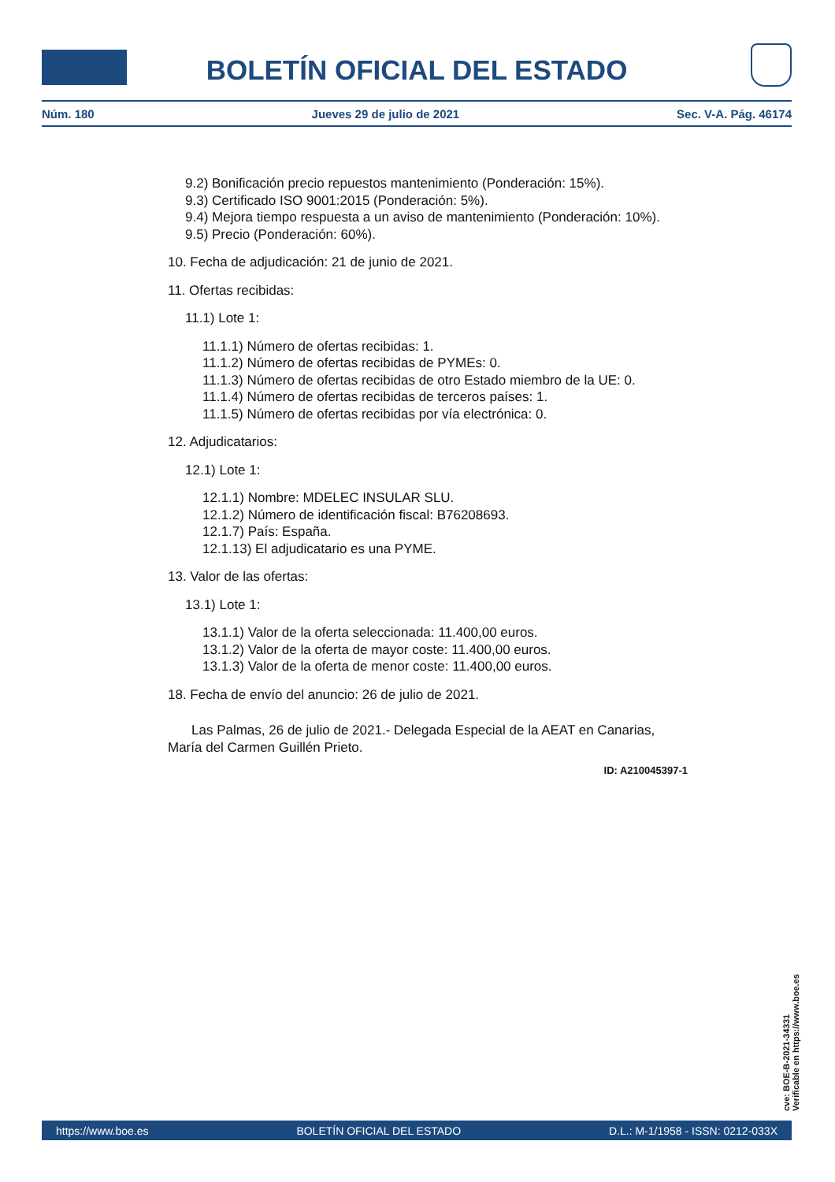BOLETÍN OFICIAL DEL ESTADO
Núm. 180 Jueves 29 de julio de 2021 Sec. V-A. Pág. 46174
9.2) Bonificación precio repuestos mantenimiento (Ponderación: 15%).
9.3) Certificado ISO 9001:2015 (Ponderación: 5%).
9.4) Mejora tiempo respuesta a un aviso de mantenimiento (Ponderación: 10%).
9.5) Precio (Ponderación: 60%).
10. Fecha de adjudicación: 21 de junio de 2021.
11. Ofertas recibidas:
11.1) Lote 1:
11.1.1) Número de ofertas recibidas: 1.
11.1.2) Número de ofertas recibidas de PYMEs: 0.
11.1.3) Número de ofertas recibidas de otro Estado miembro de la UE: 0.
11.1.4) Número de ofertas recibidas de terceros países: 1.
11.1.5) Número de ofertas recibidas por vía electrónica: 0.
12. Adjudicatarios:
12.1) Lote 1:
12.1.1) Nombre: MDELEC INSULAR SLU.
12.1.2) Número de identificación fiscal: B76208693.
12.1.7) País: España.
12.1.13) El adjudicatario es una PYME.
13. Valor de las ofertas:
13.1) Lote 1:
13.1.1) Valor de la oferta seleccionada: 11.400,00 euros.
13.1.2) Valor de la oferta de mayor coste: 11.400,00 euros.
13.1.3) Valor de la oferta de menor coste: 11.400,00 euros.
18. Fecha de envío del anuncio: 26 de julio de 2021.
Las Palmas, 26 de julio de 2021.- Delegada Especial de la AEAT en Canarias, María del Carmen Guillén Prieto.
ID: A210045397-1
cve: BOE-B-2021-34331
Verificable en https://www.boe.es
https://www.boe.es BOLETÍN OFICIAL DEL ESTADO D.L.: M-1/1958 - ISSN: 0212-033X